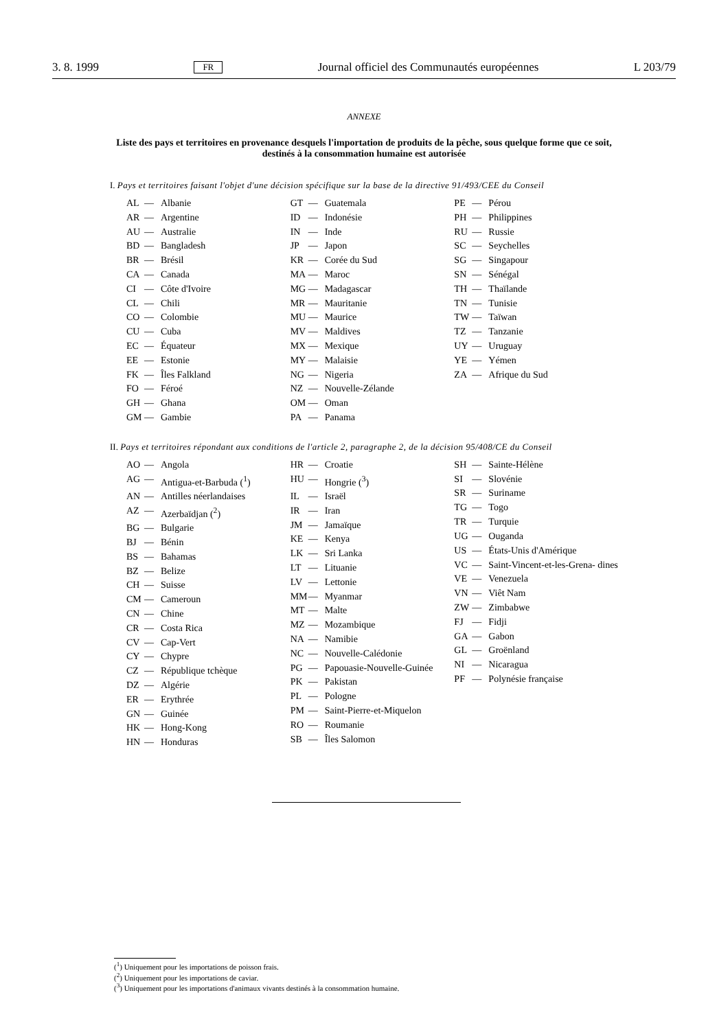3. 8. 1999 FR Journal officiel des Communautés européennes L 203/79
ANNEXE
Liste des pays et territoires en provenance desquels l'importation de produits de la pêche, sous quelque forme que ce soit, destinés à la consommation humaine est autorisée
I. Pays et territoires faisant l'objet d'une décision spécifique sur la base de la directive 91/493/CEE du Conseil
AL — Albanie
AR — Argentine
AU — Australie
BD — Bangladesh
BR — Brésil
CA — Canada
CI — Côte d'Ivoire
CL — Chili
CO — Colombie
CU — Cuba
EC — Équateur
EE — Estonie
FK — Îles Falkland
FO — Féroé
GH — Ghana
GM — Gambie
GT — Guatemala
ID — Indonésie
IN — Inde
JP — Japon
KR — Corée du Sud
MA — Maroc
MG — Madagascar
MR — Mauritanie
MU — Maurice
MV — Maldives
MX — Mexique
MY — Malaisie
NG — Nigeria
NZ — Nouvelle-Zélande
OM — Oman
PA — Panama
PE — Pérou
PH — Philippines
RU — Russie
SC — Seychelles
SG — Singapour
SN — Sénégal
TH — Thaïlande
TN — Tunisie
TW — Taïwan
TZ — Tanzanie
UY — Uruguay
YE — Yémen
ZA — Afrique du Sud
II. Pays et territoires répondant aux conditions de l'article 2, paragraphe 2, de la décision 95/408/CE du Conseil
AO — Angola
AG — Antigua-et-Barbuda (<sup>1</sup>)
AN — Antilles néerlandaises
AZ — Azerbaïdjan (<sup>2</sup>)
BG — Bulgarie
BJ — Bénin
BS — Bahamas
BZ — Belize
CH — Suisse
CM — Cameroun
CN — Chine
CR — Costa Rica
CV — Cap-Vert
CY — Chypre
CZ — République tchèque
DZ — Algérie
ER — Erythrée
GN — Guinée
HK — Hong-Kong
HN — Honduras
HR — Croatie
HU — Hongrie (<sup>3</sup>)
IL — Israël
IR — Iran
JM — Jamaïque
KE — Kenya
LK — Sri Lanka
LT — Lituanie
LV — Lettonie
MM — Myanmar
MT — Malte
MZ — Mozambique
NA — Namibie
NC — Nouvelle-Calédonie
PG — Papouasie-Nouvelle-Guinée
PK — Pakistan
PL — Pologne
PM — Saint-Pierre-et-Miquelon
RO — Roumanie
SB — Îles Salomon
SH — Sainte-Hélène
SI — Slovénie
SR — Suriname
TG — Togo
TR — Turquie
UG — Ouganda
US — États-Unis d'Amérique
VC — Saint-Vincent-et-les-Grena- dines
VE — Venezuela
VN — Viêt Nam
ZW — Zimbabwe
FJ — Fidji
GA — Gabon
GL — Groënland
NI — Nicaragua
PF — Polynésie française
(<sup>1</sup>) Uniquement pour les importations de poisson frais.
(<sup>2</sup>) Uniquement pour les importations de caviar.
(<sup>3</sup>) Uniquement pour les importations d'animaux vivants destinés à la consommation humaine.